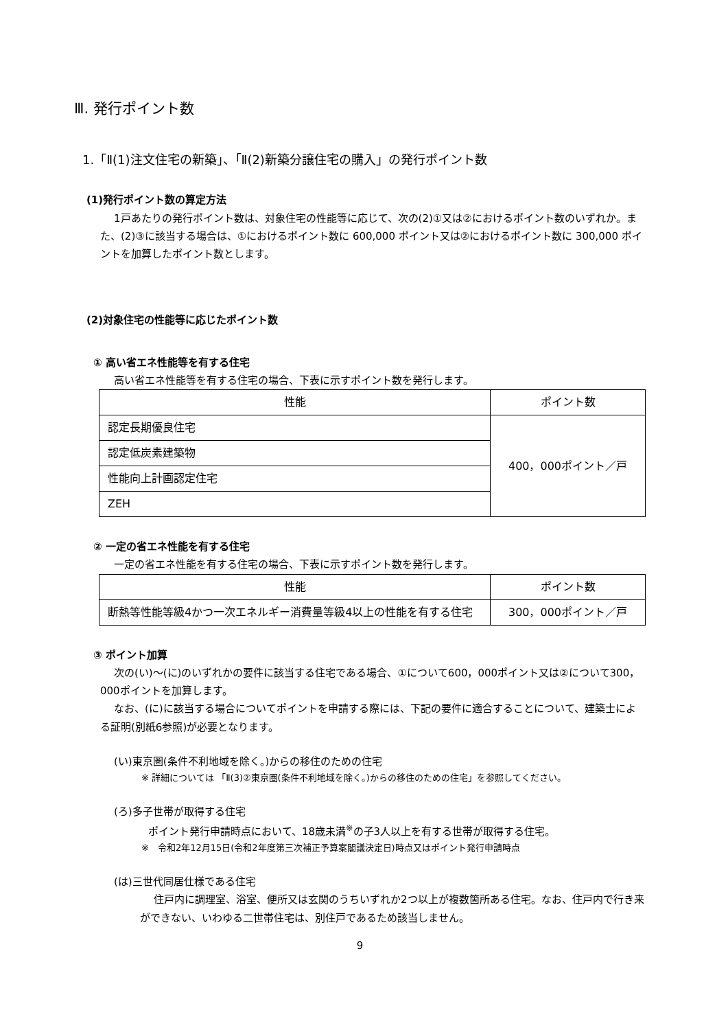Ⅲ. 発行ポイント数
1.「Ⅱ(1)注文住宅の新築」、「Ⅱ(2)新築分譲住宅の購入」の発行ポイント数
(1)発行ポイント数の算定方法
1戸あたりの発行ポイント数は、対象住宅の性能等に応じて、次の(2)①又は②におけるポイント数のいずれか。また、(2)③に該当する場合は、①におけるポイント数に 600,000 ポイント又は②におけるポイント数に 300,000 ポイントを加算したポイント数とします。
(2)対象住宅の性能等に応じたポイント数
① 高い省エネ性能等を有する住宅
高い省エネ性能等を有する住宅の場合、下表に示すポイント数を発行します。
| 性能 | ポイント数 |
| --- | --- |
| 認定長期優良住宅 | 400，000ポイント／戸 |
| 認定低炭素建築物 | |
| 性能向上計画認定住宅 | |
| ZEH | |
② 一定の省エネ性能を有する住宅
一定の省エネ性能を有する住宅の場合、下表に示すポイント数を発行します。
| 性能 | ポイント数 |
| --- | --- |
| 断熱等性能等級4かつ一次エネルギー消費量等級4以上の性能を有する住宅 | 300，000ポイント／戸 |
③ ポイント加算
次の(い)～(に)のいずれかの要件に該当する住宅である場合、①について600，000ポイント又は②について300，000ポイントを加算します。
なお、(に)に該当する場合についてポイントを申請する際には、下記の要件に適合することについて、建築士による証明(別紙6参照)が必要となります。
(い)東京圏(条件不利地域を除く。)からの移住のための住宅
※ 詳細については 「Ⅱ(3)②東京圏(条件不利地域を除く。)からの移住のための住宅」を参照してください。
(ろ)多子世帯が取得する住宅
ポイント発行申請時点において、18歳未満<sup>※</sup>の子3人以上を有する世帯が取得する住宅。
※　令和2年12月15日(令和2年度第三次補正予算案閣議決定日)時点又はポイント発行申請時点
(は)三世代同居仕様である住宅
住戸内に調理室、浴室、便所又は玄関のうちいずれか2つ以上が複数箇所ある住宅。なお、住戸内で行き来ができない、いわゆる二世帯住宅は、別住戸であるため該当しません。
9